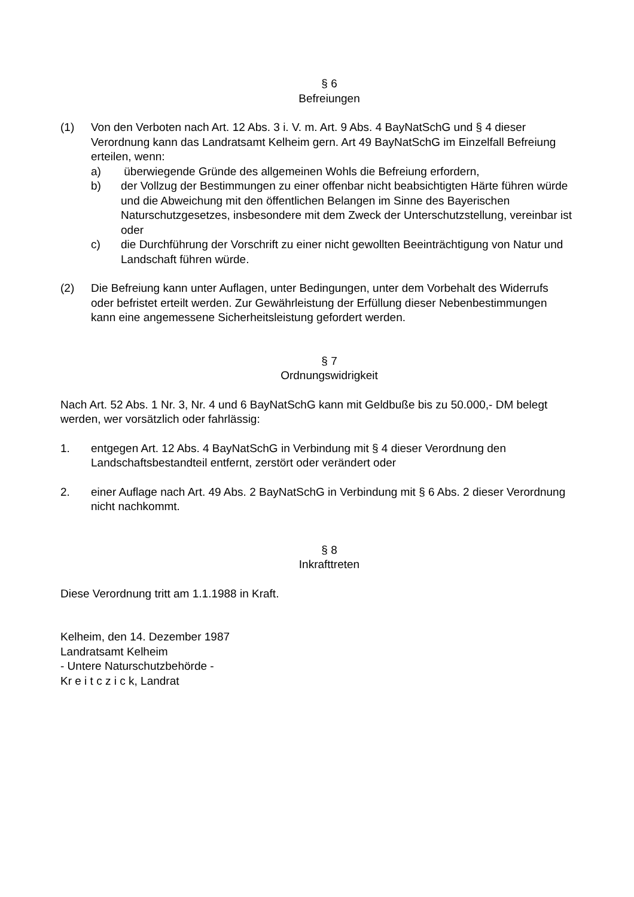§ 6
Befreiungen
(1) Von den Verboten nach Art. 12 Abs. 3 i. V. m. Art. 9 Abs. 4 BayNatSchG und § 4 dieser Verordnung kann das Landratsamt Kelheim gern. Art 49 BayNatSchG im Einzelfall Befreiung erteilen, wenn:
a) überwiegende Gründe des allgemeinen Wohls die Befreiung erfordern,
b) der Vollzug der Bestimmungen zu einer offenbar nicht beabsichtigten Härte führen würde und die Abweichung mit den öffentlichen Belangen im Sinne des Bayerischen Naturschutzgesetzes, insbesondere mit dem Zweck der Unterschutzstellung, vereinbar ist oder
c) die Durchführung der Vorschrift zu einer nicht gewollten Beeinträchtigung von Natur und Landschaft führen würde.
(2) Die Befreiung kann unter Auflagen, unter Bedingungen, unter dem Vorbehalt des Widerrufs oder befristet erteilt werden. Zur Gewährleistung der Erfüllung dieser Nebenbestimmungen kann eine angemessene Sicherheitsleistung gefordert werden.
§ 7
Ordnungswidrigkeit
Nach Art. 52 Abs. 1 Nr. 3, Nr. 4 und 6 BayNatSchG kann mit Geldbuße bis zu 50.000,- DM belegt werden, wer vorsätzlich oder fahrlässig:
1. entgegen Art. 12 Abs. 4 BayNatSchG in Verbindung mit § 4 dieser Verordnung den Landschaftsbestandteil entfernt, zerstört oder verändert oder
2. einer Auflage nach Art. 49 Abs. 2 BayNatSchG in Verbindung mit § 6 Abs. 2 dieser Verordnung nicht nachkommt.
§ 8
Inkrafttreten
Diese Verordnung tritt am 1.1.1988 in Kraft.
Kelheim, den 14. Dezember 1987
Landratsamt Kelheim
- Untere Naturschutzbehörde -
Kr e i t c z i c k, Landrat